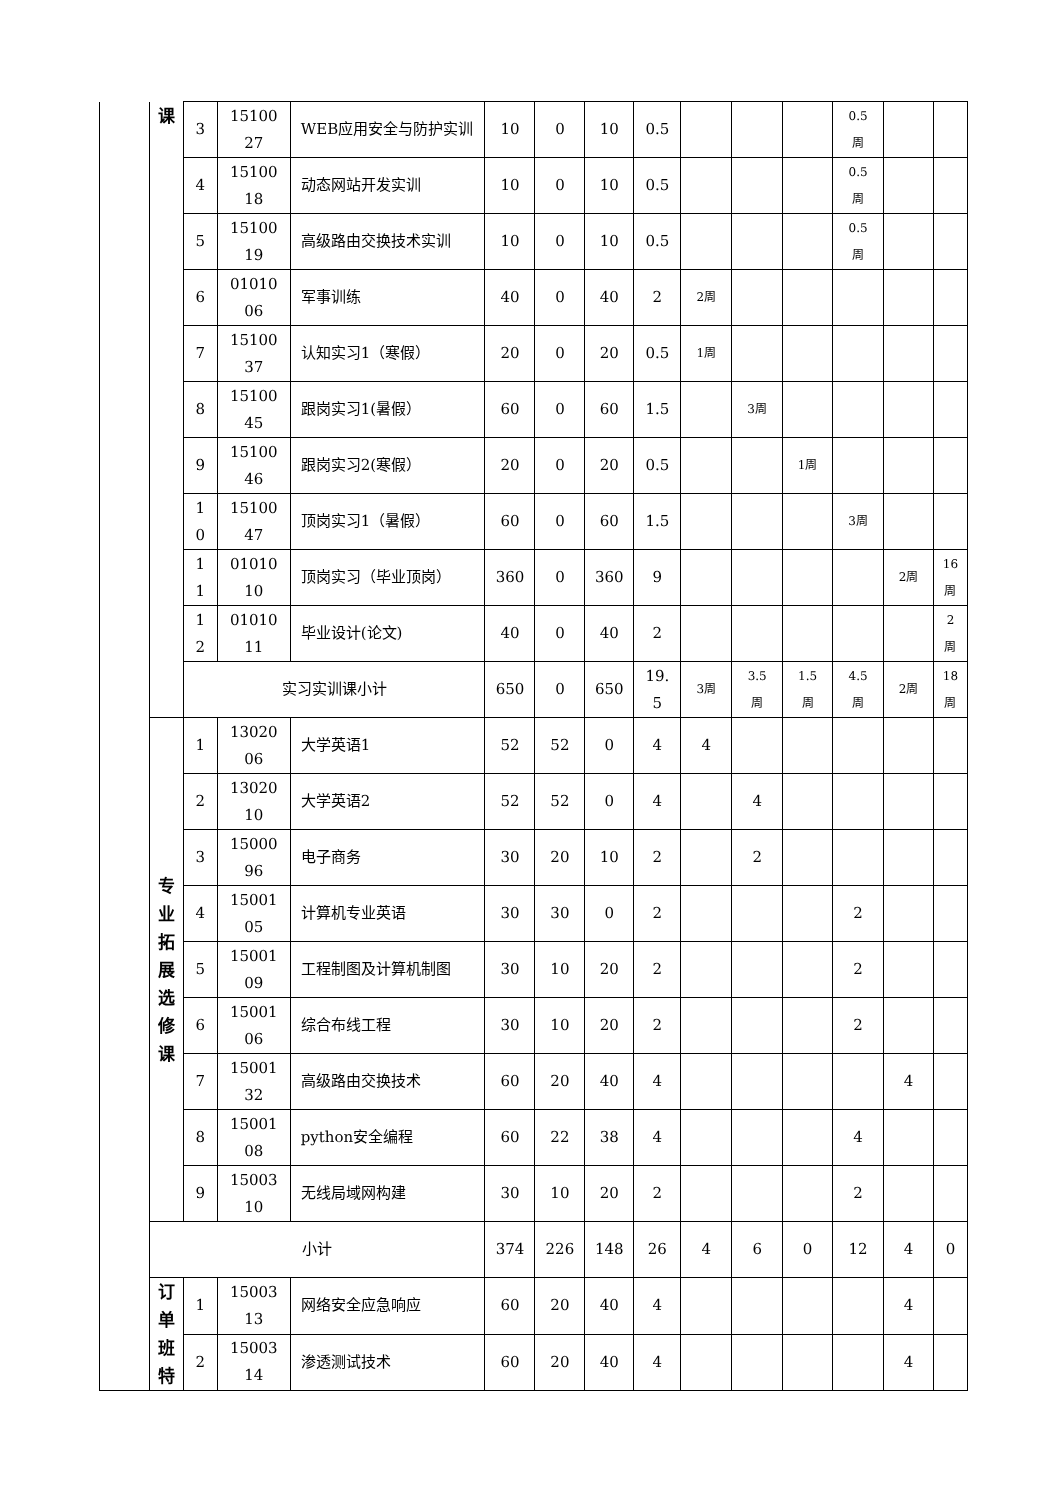| | 课 | 3 | 15100 27 | WEB应用安全与防护实训 | 10 | 0 | 10 | 0.5 | | | | 0.5 周 | | |
| | | 4 | 15100 18 | 动态网站开发实训 | 10 | 0 | 10 | 0.5 | | | | 0.5 周 | | |
| | | 5 | 15100 19 | 高级路由交换技术实训 | 10 | 0 | 10 | 0.5 | | | | 0.5 周 | | |
| | | 6 | 01010 06 | 军事训练 | 40 | 0 | 40 | 2 | 2周 | | | | | |
| | | 7 | 15100 37 | 认知实习1（寒假） | 20 | 0 | 20 | 0.5 | 1周 | | | | | |
| | | 8 | 15100 45 | 跟岗实习1(暑假） | 60 | 0 | 60 | 1.5 | | 3周 | | | | |
| | | 9 | 15100 46 | 跟岗实习2(寒假） | 20 | 0 | 20 | 0.5 | | | 1周 | | | |
| | | 1 0 | 15100 47 | 顶岗实习1（暑假） | 60 | 0 | 60 | 1.5 | | | | 3周 | | |
| | | 1 1 | 01010 10 | 顶岗实习（毕业顶岗） | 360 | 0 | 360 | 9 | | | | | 2周 | 16 周 |
| | | 1 2 | 01010 11 | 毕业设计(论文) | 40 | 0 | 40 | 2 | | | | | | 2 周 |
| | | 实习实训课小计 | | | 650 | 0 | 650 | 19. 5 | 3周 | 3.5 周 | 1.5 周 | 4.5 周 | 2周 | 18 周 |
| | 专 业 拓 展 选 修 课 | 1 | 13020 06 | 大学英语1 | 52 | 52 | 0 | 4 | 4 | | | | | |
| | | 2 | 13020 10 | 大学英语2 | 52 | 52 | 0 | 4 | | 4 | | | | |
| | | 3 | 15000 96 | 电子商务 | 30 | 20 | 10 | 2 | | 2 | | | | |
| | | 4 | 15001 05 | 计算机专业英语 | 30 | 30 | 0 | 2 | | | | 2 | | |
| | | 5 | 15001 09 | 工程制图及计算机制图 | 30 | 10 | 20 | 2 | | | | 2 | | |
| | | 6 | 15001 06 | 综合布线工程 | 30 | 10 | 20 | 2 | | | | 2 | | |
| | | 7 | 15001 32 | 高级路由交换技术 | 60 | 20 | 40 | 4 | | | | | 4 | |
| | | 8 | 15001 08 | python安全编程 | 60 | 22 | 38 | 4 | | | | 4 | | |
| | | 9 | 15003 10 | 无线局域网构建 | 30 | 10 | 20 | 2 | | | | 2 | | |
| | 小计 | | | | 374 | 226 | 148 | 26 | 4 | 6 | 0 | 12 | 4 | 0 |
| | 订 单 班 特 | 1 | 15003 13 | 网络安全应急响应 | 60 | 20 | 40 | 4 | | | | | 4 | |
| | | 2 | 15003 14 | 渗透测试技术 | 60 | 20 | 40 | 4 | | | | | 4 | |